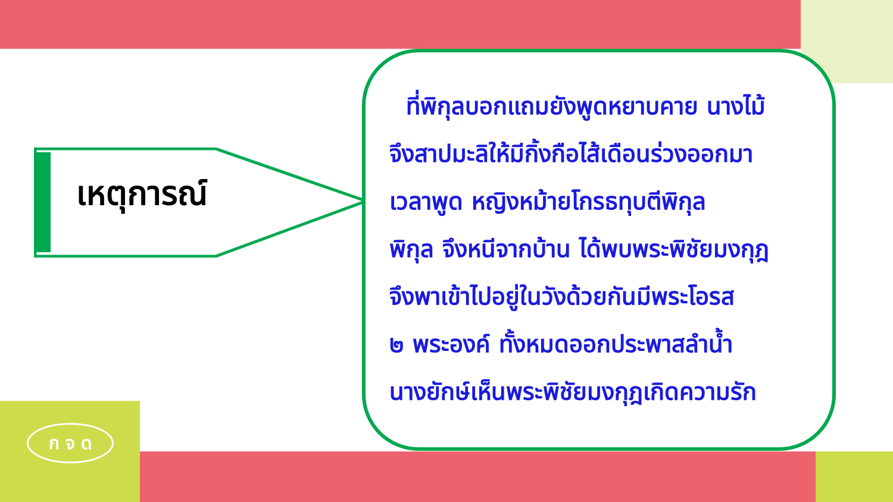ก จ ด
เหตุการณ์
ที่พิกุลบอกแถมยังพูดหยาบคาย นางไม้
จึงสาปมะลิให้มีกิ้งกือไส้เดือนร่วงออกมา
เวลาพูด หญิงหม้ายโกรธทุบตีพิกุล
พิกุล จึงหนีจากบ้าน ได้พบพระพิชัยมงกุฎ
จึงพาเข้าไปอยู่ในวังด้วยกันมีพระโอรส
๒ พระองค์ ทั้งหมดออกประพาสลำน้ำ
นางยักษ์เห็นพระพิชัยมงกุฎเกิดความรัก